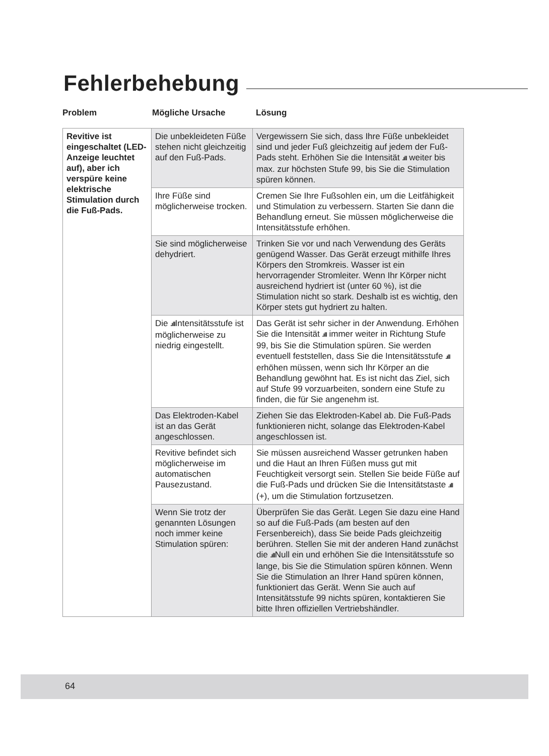Fehlerbehebung
Problem Mögliche Ursache Lösung
| Revitive ist eingeschaltet (LED-Anzeige leuchtet auf), aber ich verspüre keine elektrische Stimulation durch die Fuß-Pads. | Die unbekleideten Füße stehen nicht gleichzeitig auf den Fuß-Pads. | Vergewissern Sie sich, dass Ihre Füße unbekleidet sind und jeder Fuß gleichzeitig auf jedem der Fuß-Pads steht. Erhöhen Sie die Intensität .ıll weiter bis max. zur höchsten Stufe 99, bis Sie die Stimulation spüren können. |
| | Ihre Füße sind möglicherweise trocken. | Cremen Sie Ihre Fußsohlen ein, um die Leitfähigkeit und Stimulation zu verbessern. Starten Sie dann die Behandlung erneut. Sie müssen möglicherweise die Intensitätsstufe erhöhen. |
| | Sie sind möglicherweise dehydriert. | Trinken Sie vor und nach Verwendung des Geräts genügend Wasser. Das Gerät erzeugt mithilfe Ihres Körpers den Stromkreis. Wasser ist ein hervorragender Stromleiter. Wenn Ihr Körper nicht ausreichend hydriert ist (unter 60 %), ist die Stimulation nicht so stark. Deshalb ist es wichtig, den Körper stets gut hydriert zu halten. |
| | Die .ıll Intensitätsstufe ist möglicherweise zu niedrig eingestellt. | Das Gerät ist sehr sicher in der Anwendung. Erhöhen Sie die Intensität .ıll immer weiter in Richtung Stufe 99, bis Sie die Stimulation spüren. Sie werden eventuell feststellen, dass Sie die Intensitätsstufe .ıll erhöhen müssen, wenn sich Ihr Körper an die Behandlung gewöhnt hat. Es ist nicht das Ziel, sich auf Stufe 99 vorzuarbeiten, sondern eine Stufe zu finden, die für Sie angenehm ist. |
| | Das Elektroden-Kabel ist an das Gerät angeschlossen. | Ziehen Sie das Elektroden-Kabel ab. Die Fuß-Pads funktionieren nicht, solange das Elektroden-Kabel angeschlossen ist. |
| | Revitive befindet sich möglicherweise im automatischen Pausezustand. | Sie müssen ausreichend Wasser getrunken haben und die Haut an Ihren Füßen muss gut mit Feuchtigkeit versorgt sein. Stellen Sie beide Füße auf die Fuß-Pads und drücken Sie die Intensitätstaste .ıll (+), um die Stimulation fortzusetzen. |
| | Wenn Sie trotz der genannten Lösungen noch immer keine Stimulation spüren: | Überprüfen Sie das Gerät. Legen Sie dazu eine Hand so auf die Fuß-Pads (am besten auf den Fersenbereich), dass Sie beide Pads gleichzeitig berühren. Stellen Sie mit der anderen Hand zunächst die .ıll Null ein und erhöhen Sie die Intensitätsstufe so lange, bis Sie die Stimulation spüren können. Wenn Sie die Stimulation an Ihrer Hand spüren können, funktioniert das Gerät. Wenn Sie auch auf Intensitätsstufe 99 nichts spüren, kontaktieren Sie bitte Ihren offiziellen Vertriebshändler. |
64